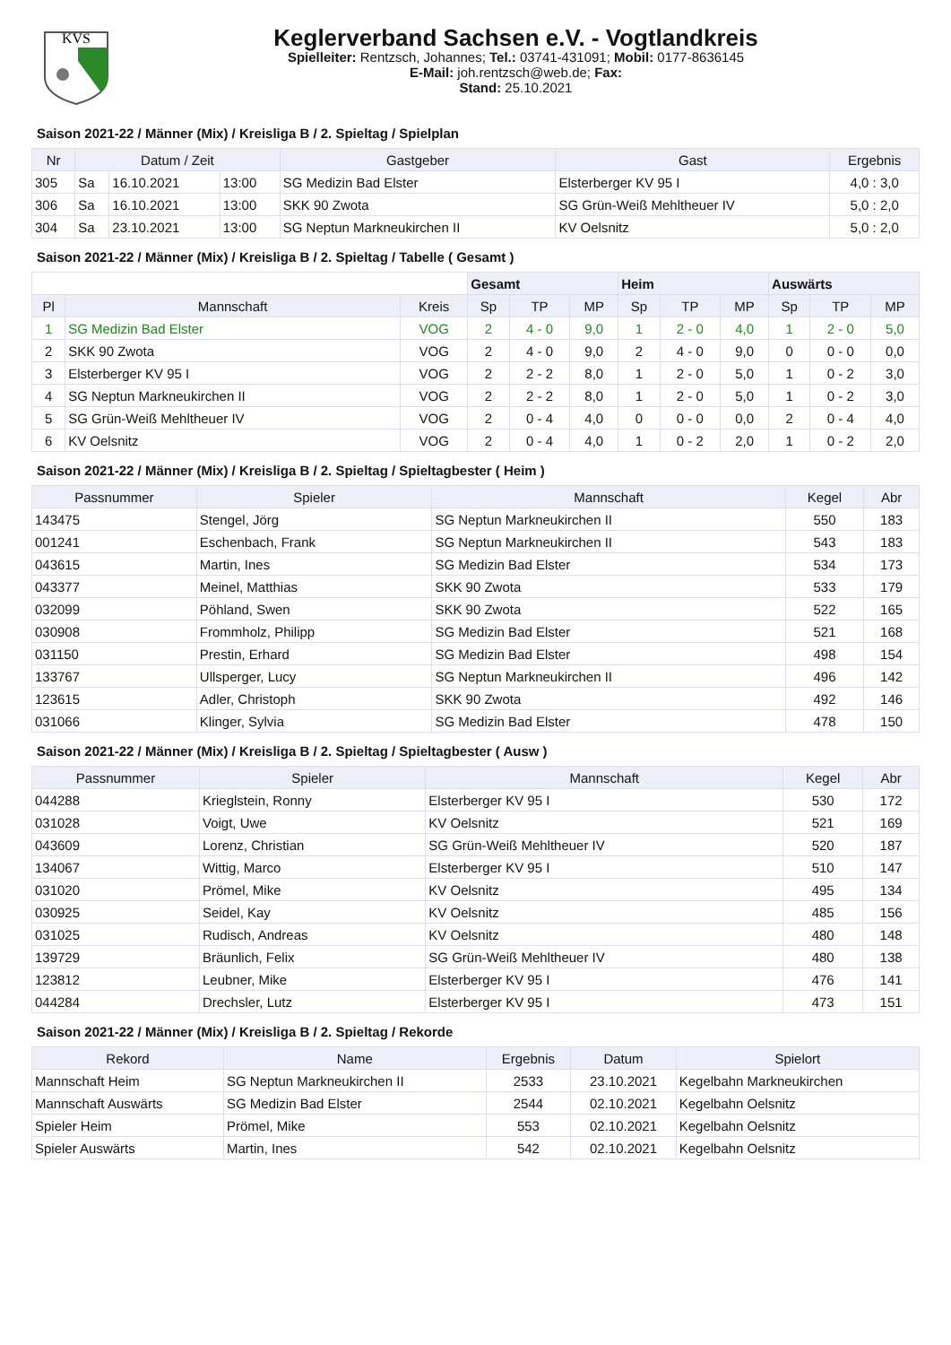KVS
Keglerverband Sachsen e.V. - Vogtlandkreis
Spielleiter: Rentzsch, Johannes; Tel.: 03741-431091; Mobil: 0177-8636145
E-Mail: joh.rentzsch@web.de; Fax:
Stand: 25.10.2021
Saison 2021-22 / Männer (Mix) / Kreisliga B / 2. Spieltag / Spielplan
| Nr | Datum / Zeit | | | Gastgeber | Gast | Ergebnis |
| --- | --- | --- | --- | --- | --- | --- |
| 305 | Sa | 16.10.2021 | 13:00 | SG Medizin Bad Elster | Elsterberger KV 95 I | 4,0 : 3,0 |
| 306 | Sa | 16.10.2021 | 13:00 | SKK 90 Zwota | SG Grün-Weiß Mehltheuer IV | 5,0 : 2,0 |
| 304 | Sa | 23.10.2021 | 13:00 | SG Neptun Markneukirchen II | KV Oelsnitz | 5,0 : 2,0 |
Saison 2021-22 / Männer (Mix) / Kreisliga B / 2. Spieltag / Tabelle ( Gesamt )
| | | | Gesamt | | | Heim | | | Auswärts | | |
| Pl | Mannschaft | Kreis | Sp | TP | MP | Sp | TP | MP | Sp | TP | MP |
| 1 | SG Medizin Bad Elster | VOG | 2 | 4 - 0 | 9,0 | 1 | 2 - 0 | 4,0 | 1 | 2 - 0 | 5,0 |
| 2 | SKK 90 Zwota | VOG | 2 | 4 - 0 | 9,0 | 2 | 4 - 0 | 9,0 | 0 | 0 - 0 | 0,0 |
| 3 | Elsterberger KV 95 I | VOG | 2 | 2 - 2 | 8,0 | 1 | 2 - 0 | 5,0 | 1 | 0 - 2 | 3,0 |
| 4 | SG Neptun Markneukirchen II | VOG | 2 | 2 - 2 | 8,0 | 1 | 2 - 0 | 5,0 | 1 | 0 - 2 | 3,0 |
| 5 | SG Grün-Weiß Mehltheuer IV | VOG | 2 | 0 - 4 | 4,0 | 0 | 0 - 0 | 0,0 | 2 | 0 - 4 | 4,0 |
| 6 | KV Oelsnitz | VOG | 2 | 0 - 4 | 4,0 | 1 | 0 - 2 | 2,0 | 1 | 0 - 2 | 2,0 |
Saison 2021-22 / Männer (Mix) / Kreisliga B / 2. Spieltag / Spieltagbester ( Heim )
| Passnummer | Spieler | Mannschaft | Kegel | Abr |
| --- | --- | --- | --- | --- |
| 143475 | Stengel, Jörg | SG Neptun Markneukirchen II | 550 | 183 |
| 001241 | Eschenbach, Frank | SG Neptun Markneukirchen II | 543 | 183 |
| 043615 | Martin, Ines | SG Medizin Bad Elster | 534 | 173 |
| 043377 | Meinel, Matthias | SKK 90 Zwota | 533 | 179 |
| 032099 | Pöhland, Swen | SKK 90 Zwota | 522 | 165 |
| 030908 | Frommholz, Philipp | SG Medizin Bad Elster | 521 | 168 |
| 031150 | Prestin, Erhard | SG Medizin Bad Elster | 498 | 154 |
| 133767 | Ullsperger, Lucy | SG Neptun Markneukirchen II | 496 | 142 |
| 123615 | Adler, Christoph | SKK 90 Zwota | 492 | 146 |
| 031066 | Klinger, Sylvia | SG Medizin Bad Elster | 478 | 150 |
Saison 2021-22 / Männer (Mix) / Kreisliga B / 2. Spieltag / Spieltagbester ( Ausw )
| Passnummer | Spieler | Mannschaft | Kegel | Abr |
| --- | --- | --- | --- | --- |
| 044288 | Krieglstein, Ronny | Elsterberger KV 95 I | 530 | 172 |
| 031028 | Voigt, Uwe | KV Oelsnitz | 521 | 169 |
| 043609 | Lorenz, Christian | SG Grün-Weiß Mehltheuer IV | 520 | 187 |
| 134067 | Wittig, Marco | Elsterberger KV 95 I | 510 | 147 |
| 031020 | Prömel, Mike | KV Oelsnitz | 495 | 134 |
| 030925 | Seidel, Kay | KV Oelsnitz | 485 | 156 |
| 031025 | Rudisch, Andreas | KV Oelsnitz | 480 | 148 |
| 139729 | Bräunlich, Felix | SG Grün-Weiß Mehltheuer IV | 480 | 138 |
| 123812 | Leubner, Mike | Elsterberger KV 95 I | 476 | 141 |
| 044284 | Drechsler, Lutz | Elsterberger KV 95 I | 473 | 151 |
Saison 2021-22 / Männer (Mix) / Kreisliga B / 2. Spieltag / Rekorde
| Rekord | Name | Ergebnis | Datum | Spielort |
| --- | --- | --- | --- | --- |
| Mannschaft Heim | SG Neptun Markneukirchen II | 2533 | 23.10.2021 | Kegelbahn Markneukirchen |
| Mannschaft Auswärts | SG Medizin Bad Elster | 2544 | 02.10.2021 | Kegelbahn Oelsnitz |
| Spieler Heim | Prömel, Mike | 553 | 02.10.2021 | Kegelbahn Oelsnitz |
| Spieler Auswärts | Martin, Ines | 542 | 02.10.2021 | Kegelbahn Oelsnitz |